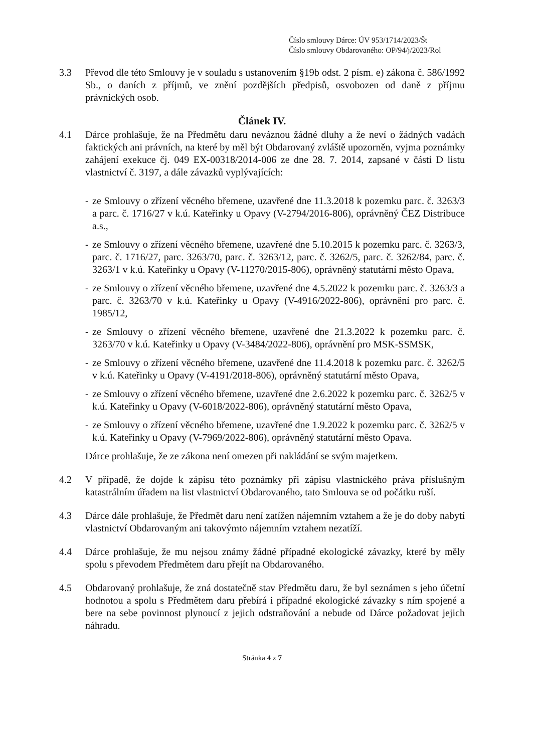Číslo smlouvy Dárce: ÚV 953/1714/2023/Št
Číslo smlouvy Obdarovaného: OP/94/j/2023/Rol
3.3 Převod dle této Smlouvy je v souladu s ustanovením §19b odst. 2 písm. e) zákona č. 586/1992 Sb., o daních z příjmů, ve znění pozdějších předpisů, osvobozen od daně z příjmu právnických osob.
Článek IV.
4.1 Dárce prohlašuje, že na Předmětu daru neváznou žádné dluhy a že neví o žádných vadách faktických ani právních, na které by měl být Obdarovaný zvláště upozorněn, vyjma poznámky zahájení exekuce čj. 049 EX-00318/2014-006 ze dne 28. 7. 2014, zapsané v části D listu vlastnictví č. 3197, a dále závazků vyplývajících:
- ze Smlouvy o zřízení věcného břemene, uzavřené dne 11.3.2018 k pozemku parc. č. 3263/3 a parc. č. 1716/27 v k.ú. Kateřinky u Opavy (V-2794/2016-806), oprávněný ČEZ Distribuce a.s.,
- ze Smlouvy o zřízení věcného břemene, uzavřené dne 5.10.2015 k pozemku parc. č. 3263/3, parc. č. 1716/27, parc. 3263/70, parc. č. 3263/12, parc. č. 3262/5, parc. č. 3262/84, parc. č. 3263/1 v k.ú. Kateřinky u Opavy (V-11270/2015-806), oprávněný statutární město Opava,
- ze Smlouvy o zřízení věcného břemene, uzavřené dne 4.5.2022 k pozemku parc. č. 3263/3 a parc. č. 3263/70 v k.ú. Kateřinky u Opavy (V-4916/2022-806), oprávnění pro parc. č. 1985/12,
- ze Smlouvy o zřízení věcného břemene, uzavřené dne 21.3.2022 k pozemku parc. č. 3263/70 v k.ú. Kateřinky u Opavy (V-3484/2022-806), oprávnění pro MSK-SSMSK,
- ze Smlouvy o zřízení věcného břemene, uzavřené dne 11.4.2018 k pozemku parc. č. 3262/5 v k.ú. Kateřinky u Opavy (V-4191/2018-806), oprávněný statutární město Opava,
- ze Smlouvy o zřízení věcného břemene, uzavřené dne 2.6.2022 k pozemku parc. č. 3262/5 v k.ú. Kateřinky u Opavy (V-6018/2022-806), oprávněný statutární město Opava,
- ze Smlouvy o zřízení věcného břemene, uzavřené dne 1.9.2022 k pozemku parc. č. 3262/5 v k.ú. Kateřinky u Opavy (V-7969/2022-806), oprávněný statutární město Opava.
Dárce prohlašuje, že ze zákona není omezen při nakládání se svým majetkem.
4.2 V případě, že dojde k zápisu této poznámky při zápisu vlastnického práva příslušným katastrálním úřadem na list vlastnictví Obdarovaného, tato Smlouva se od počátku ruší.
4.3 Dárce dále prohlašuje, že Předmět daru není zatížen nájemním vztahem a že je do doby nabytí vlastnictví Obdarovaným ani takovýmto nájemním vztahem nezatíží.
4.4 Dárce prohlašuje, že mu nejsou známy žádné případné ekologické závazky, které by měly spolu s převodem Předmětem daru přejít na Obdarovaného.
4.5 Obdarovaný prohlašuje, že zná dostatečně stav Předmětu daru, že byl seznámen s jeho účetní hodnotou a spolu s Předmětem daru přebírá i případné ekologické závazky s ním spojené a bere na sebe povinnost plynoucí z jejich odstraňování a nebude od Dárce požadovat jejich náhradu.
Stránka 4 z 7